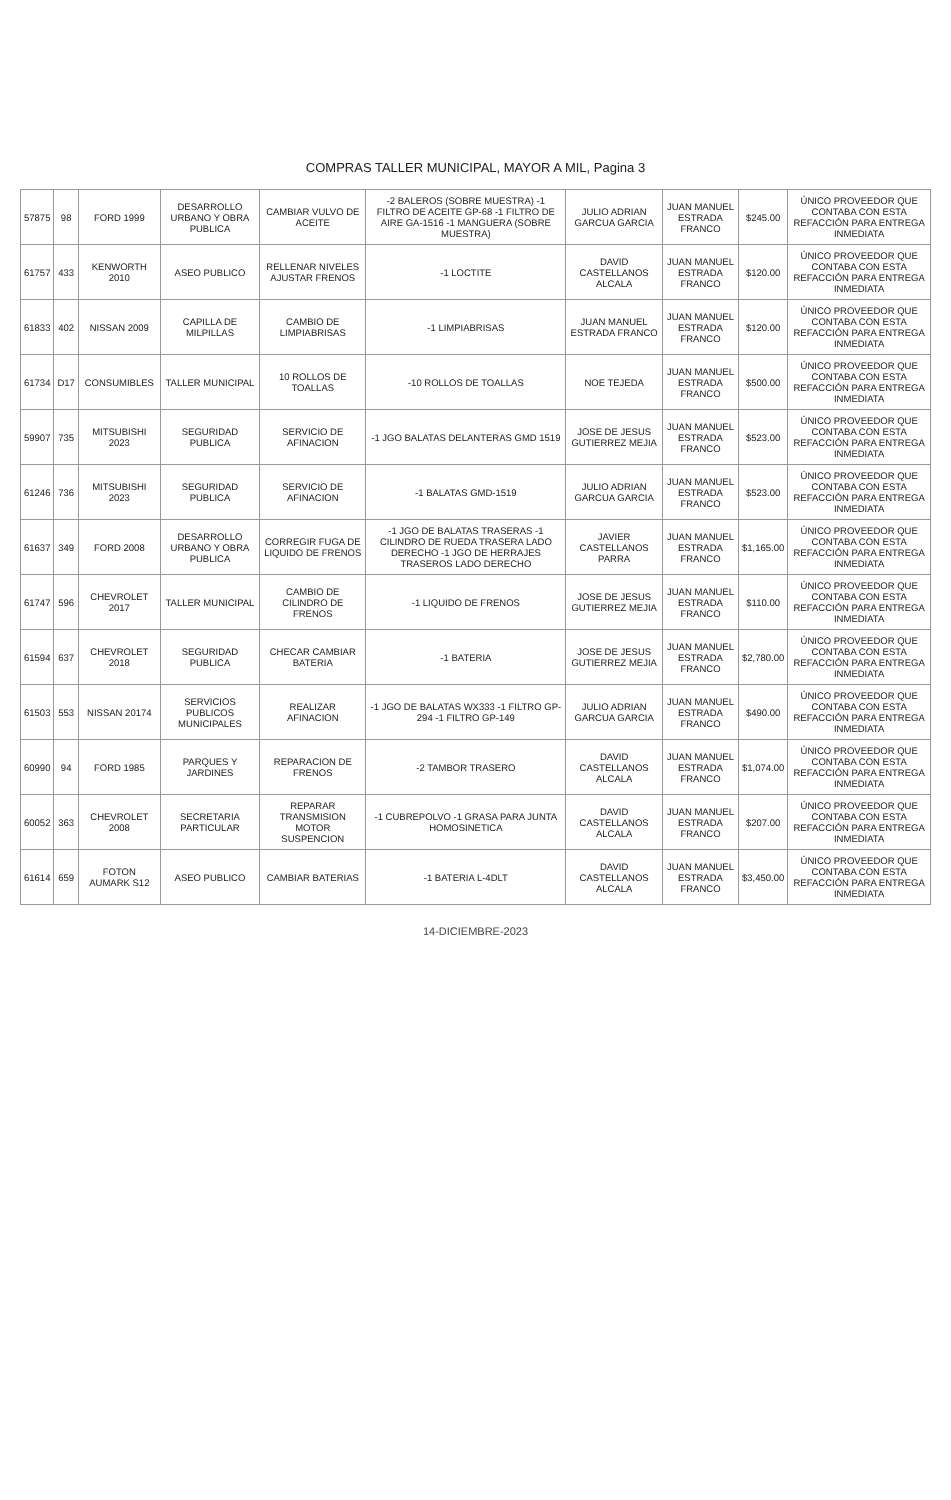COMPRAS TALLER MUNICIPAL, MAYOR A MIL, Pagina 3
| 57875 | 98 | FORD 1999 | DESARROLLO URBANO Y OBRA PUBLICA | CAMBIAR VULVO DE ACEITE | -2 BALEROS (SOBRE MUESTRA) -1 FILTRO DE ACEITE GP-68 -1 FILTRO DE AIRE GA-1516 -1 MANGUERA (SOBRE MUESTRA) | JULIO ADRIAN GARCUA GARCIA | JUAN MANUEL ESTRADA FRANCO | $245.00 | ÚNICO PROVEEDOR QUE CONTABA CON ESTA REFACCIÓN PARA ENTREGA INMEDIATA |
| 61757 | 433 | KENWORTH 2010 | ASEO PUBLICO | RELLENAR NIVELES AJUSTAR FRENOS | -1 LOCTITE | DAVID CASTELLANOS ALCALA | JUAN MANUEL ESTRADA FRANCO | $120.00 | ÚNICO PROVEEDOR QUE CONTABA CON ESTA REFACCIÓN PARA ENTREGA INMEDIATA |
| 61833 | 402 | NISSAN 2009 | CAPILLA DE MILPILLAS | CAMBIO DE LIMPIABRISAS | -1 LIMPIABRISAS | JUAN MANUEL ESTRADA FRANCO | JUAN MANUEL ESTRADA FRANCO | $120.00 | ÚNICO PROVEEDOR QUE CONTABA CON ESTA REFACCIÓN PARA ENTREGA INMEDIATA |
| 61734 | D17 | CONSUMIBLES | TALLER MUNICIPAL | 10 ROLLOS DE TOALLAS | -10 ROLLOS DE TOALLAS | NOE TEJEDA | JUAN MANUEL ESTRADA FRANCO | $500.00 | ÚNICO PROVEEDOR QUE CONTABA CON ESTA REFACCIÓN PARA ENTREGA INMEDIATA |
| 59907 | 735 | MITSUBISHI 2023 | SEGURIDAD PUBLICA | SERVICIO DE AFINACION | -1 JGO BALATAS DELANTERAS GMD 1519 | JOSE DE JESUS GUTIERREZ MEJIA | JUAN MANUEL ESTRADA FRANCO | $523.00 | ÚNICO PROVEEDOR QUE CONTABA CON ESTA REFACCIÓN PARA ENTREGA INMEDIATA |
| 61246 | 736 | MITSUBISHI 2023 | SEGURIDAD PUBLICA | SERVICIO DE AFINACION | -1 BALATAS GMD-1519 | JULIO ADRIAN GARCUA GARCIA | JUAN MANUEL ESTRADA FRANCO | $523.00 | ÚNICO PROVEEDOR QUE CONTABA CON ESTA REFACCIÓN PARA ENTREGA INMEDIATA |
| 61637 | 349 | FORD 2008 | DESARROLLO URBANO Y OBRA PUBLICA | CORREGIR FUGA DE LIQUIDO DE FRENOS | -1 JGO DE BALATAS TRASERAS -1 CILINDRO DE RUEDA TRASERA LADO DERECHO -1 JGO DE HERRAJES TRASEROS LADO DERECHO | JAVIER CASTELLANOS PARRA | JUAN MANUEL ESTRADA FRANCO | $1,165.00 | ÚNICO PROVEEDOR QUE CONTABA CON ESTA REFACCIÓN PARA ENTREGA INMEDIATA |
| 61747 | 596 | CHEVROLET 2017 | TALLER MUNICIPAL | CAMBIO DE CILINDRO DE FRENOS | -1 LIQUIDO DE FRENOS | JOSE DE JESUS GUTIERREZ MEJIA | JUAN MANUEL ESTRADA FRANCO | $110.00 | ÚNICO PROVEEDOR QUE CONTABA CON ESTA REFACCIÓN PARA ENTREGA INMEDIATA |
| 61594 | 637 | CHEVROLET 2018 | SEGURIDAD PUBLICA | CHECAR CAMBIAR BATERIA | -1 BATERIA | JOSE DE JESUS GUTIERREZ MEJIA | JUAN MANUEL ESTRADA FRANCO | $2,780.00 | ÚNICO PROVEEDOR QUE CONTABA CON ESTA REFACCIÓN PARA ENTREGA INMEDIATA |
| 61503 | 553 | NISSAN 20174 | SERVICIOS PUBLICOS MUNICIPALES | REALIZAR AFINACION | -1 JGO DE BALATAS WX333 -1 FILTRO GP-294 -1 FILTRO GP-149 | JULIO ADRIAN GARCUA GARCIA | JUAN MANUEL ESTRADA FRANCO | $490.00 | ÚNICO PROVEEDOR QUE CONTABA CON ESTA REFACCIÓN PARA ENTREGA INMEDIATA |
| 60990 | 94 | FORD 1985 | PARQUES Y JARDINES | REPARACION DE FRENOS | -2 TAMBOR TRASERO | DAVID CASTELLANOS ALCALA | JUAN MANUEL ESTRADA FRANCO | $1,074.00 | ÚNICO PROVEEDOR QUE CONTABA CON ESTA REFACCIÓN PARA ENTREGA INMEDIATA |
| 60052 | 363 | CHEVROLET 2008 | SECRETARIA PARTICULAR | REPARAR TRANSMISION MOTOR SUSPENCION | -1 CUBREPOLVO -1 GRASA PARA JUNTA HOMOSINETICA | DAVID CASTELLANOS ALCALA | JUAN MANUEL ESTRADA FRANCO | $207.00 | ÚNICO PROVEEDOR QUE CONTABA CON ESTA REFACCIÓN PARA ENTREGA INMEDIATA |
| 61614 | 659 | FOTON AUMARK S12 | ASEO PUBLICO | CAMBIAR BATERIAS | -1 BATERIA L-4DLT | DAVID CASTELLANOS ALCALA | JUAN MANUEL ESTRADA FRANCO | $3,450.00 | ÚNICO PROVEEDOR QUE CONTABA CON ESTA REFACCIÓN PARA ENTREGA INMEDIATA |
14-DICIEMBRE-2023